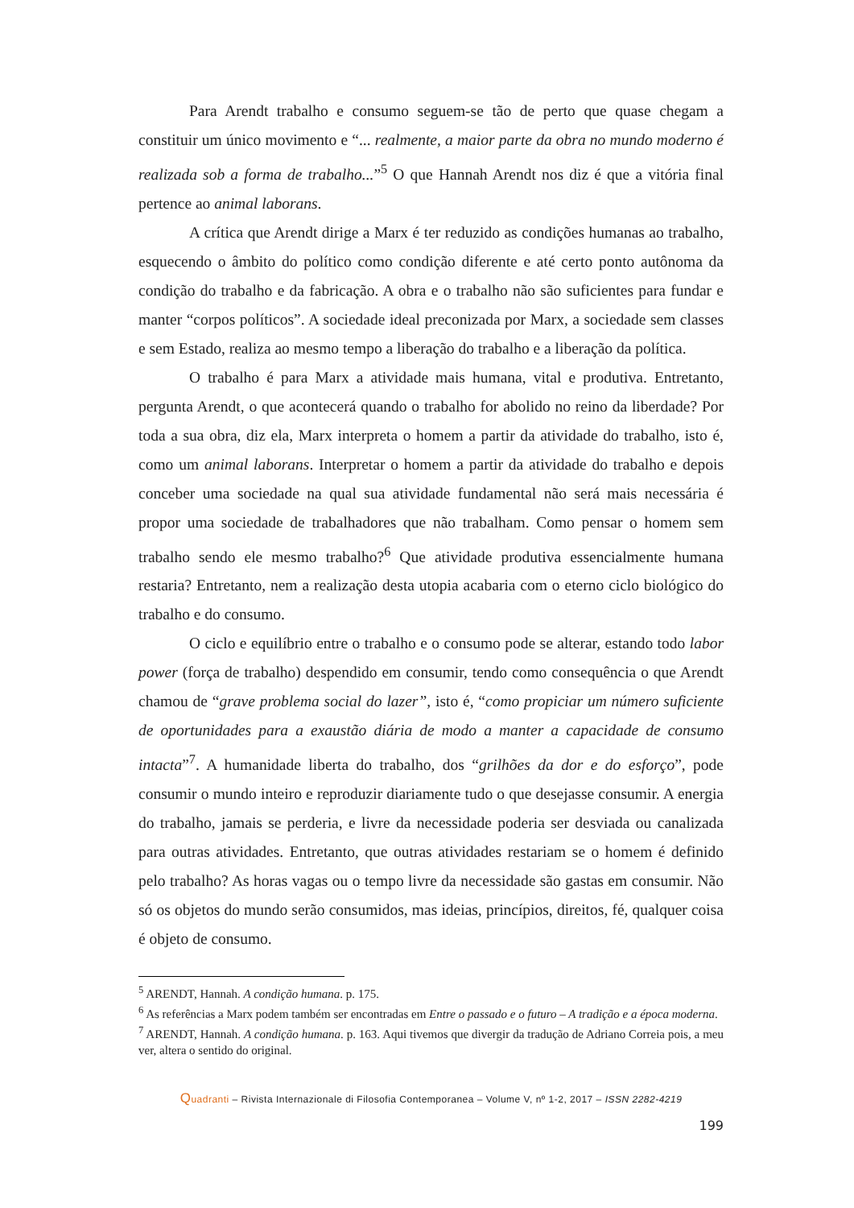Para Arendt trabalho e consumo seguem-se tão de perto que quase chegam a constituir um único movimento e “... realmente, a maior parte da obra no mundo moderno é realizada sob a forma de trabalho...”<sup>5</sup> O que Hannah Arendt nos diz é que a vitória final pertence ao animal laborans.
A crítica que Arendt dirige a Marx é ter reduzido as condições humanas ao trabalho, esquecendo o âmbito do político como condição diferente e até certo ponto autônoma da condição do trabalho e da fabricação. A obra e o trabalho não são suficientes para fundar e manter “corpos políticos”. A sociedade ideal preconizada por Marx, a sociedade sem classes e sem Estado, realiza ao mesmo tempo a liberação do trabalho e a liberação da política.
O trabalho é para Marx a atividade mais humana, vital e produtiva. Entretanto, pergunta Arendt, o que acontecerá quando o trabalho for abolido no reino da liberdade? Por toda a sua obra, diz ela, Marx interpreta o homem a partir da atividade do trabalho, isto é, como um animal laborans. Interpretar o homem a partir da atividade do trabalho e depois conceber uma sociedade na qual sua atividade fundamental não será mais necessária é propor uma sociedade de trabalhadores que não trabalham. Como pensar o homem sem trabalho sendo ele mesmo trabalho?<sup>6</sup> Que atividade produtiva essencialmente humana restaria? Entretanto, nem a realização desta utopia acabaria com o eterno ciclo biológico do trabalho e do consumo.
O ciclo e equilíbrio entre o trabalho e o consumo pode se alterar, estando todo labor power (força de trabalho) despendido em consumir, tendo como consequência o que Arendt chamou de “grave problema social do lazer”, isto é, “como propiciar um número suficiente de oportunidades para a exaustão diária de modo a manter a capacidade de consumo intacta”<sup>7</sup>. A humanidade liberta do trabalho, dos “grilhões da dor e do esforço”, pode consumir o mundo inteiro e reproduzir diariamente tudo o que desejasse consumir. A energia do trabalho, jamais se perderia, e livre da necessidade poderia ser desviada ou canalizada para outras atividades. Entretanto, que outras atividades restariam se o homem é definido pelo trabalho? As horas vagas ou o tempo livre da necessidade são gastas em consumir. Não só os objetos do mundo serão consumidos, mas ideias, princípios, direitos, fé, qualquer coisa é objeto de consumo.
<sup>5</sup> ARENDT, Hannah. A condição humana. p. 175.
<sup>6</sup> As referências a Marx podem também ser encontradas em Entre o passado e o futuro – A tradição e a época moderna.
<sup>7</sup> ARENDT, Hannah. A condição humana. p. 163. Aqui tivemos que divergir da tradução de Adriano Correia pois, a meu ver, altera o sentido do original.
Quadranti – Rivista Internazionale di Filosofia Contemporanea – Volume V, nº 1-2, 2017 – ISSN 2282-4219
199